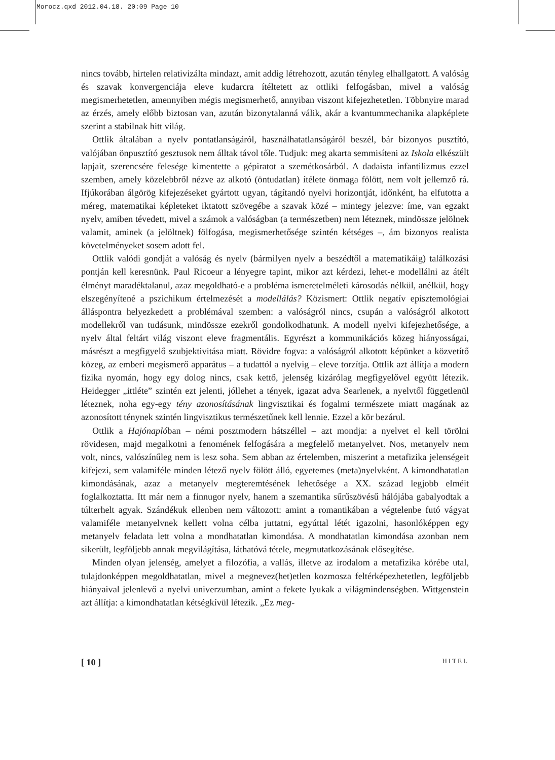Morocz.qxd 2012.04.18. 20:09 Page 10
nincs tovább, hirtelen relativizálta mindazt, amit addig létrehozott, azután tényleg elhallgatott. A valóság és szavak konvergenciája eleve kudarcra ítéltetett az ottliki felfogásban, mivel a valóság megismerhetetlen, amennyiben mégis megismerhető, annyiban viszont kifejezhetetlen. Többnyire marad az érzés, amely előbb biztosan van, azután bizonytalanná válik, akár a kvantummechanika alapképlete szerint a stabilnak hitt világ.
Ottlik általában a nyelv pontatlanságáról, használhatatlanságáról beszél, bár bizonyos pusztító, valójában önpusztító gesztusok nem álltak távol tőle. Tudjuk: meg akarta semmisíteni az Iskola elkészült lapjait, szerencsére felesége kimentette a gépiratot a szemétkosárból. A dadaista infantilizmus ezzel szemben, amely közelebbről nézve az alkotó (öntudatlan) ítélete önmaga fölött, nem volt jellemző rá. Ifjúkorában álgörög kifejezéseket gyártott ugyan, tágítandó nyelvi horizontját, időnként, ha elfutotta a méreg, matematikai képleteket iktatott szövegébe a szavak közé – mintegy jelezve: íme, van egzakt nyelv, amiben tévedett, mivel a számok a valóságban (a természetben) nem léteznek, mindössze jelölnek valamit, aminek (a jelöltnek) fölfogása, megismerhetősége szintén kétséges –, ám bizonyos realista követelményeket sosem adott fel.
Ottlik valódi gondját a valóság és nyelv (bármilyen nyelv a beszédtől a matematikáig) találkozási pontján kell keresnünk. Paul Ricoeur a lényegre tapint, mikor azt kérdezi, lehet-e modellálni az átélt élményt maradéktalanul, azaz megoldható-e a probléma ismeretelméleti károsodás nélkül, anélkül, hogy elszegényítené a pszichikum értelmezését a modellálás? Közismert: Ottlik negatív episztemológiai álláspontra helyezkedett a problémával szemben: a valóságról nincs, csupán a valóságról alkotott modellekről van tudásunk, mindössze ezekről gondolkodhatunk. A modell nyelvi kifejezhetősége, a nyelv által feltárt világ viszont eleve fragmentális. Egyrészt a kommunikációs közeg hiányosságai, másrészt a megfigyelő szubjektivitása miatt. Rövidre fogva: a valóságról alkotott képünket a közvetítő közeg, az emberi megismerő apparátus – a tudattól a nyelvig – eleve torzítja. Ottlik azt állítja a modern fizika nyomán, hogy egy dolog nincs, csak kettő, jelenség kizárólag megfigyelővel együtt létezik. Heidegger „ittléte” szintén ezt jelenti, jóllehet a tények, igazat adva Searlenek, a nyelvtől függetlenül léteznek, noha egy-egy tény azonosításának lingvisztikai és fogalmi természete miatt magának az azonosított ténynek szintén lingvisztikus természetűnek kell lennie. Ezzel a kör bezárul.
Ottlik a Hajónaplóban – némi posztmodern hátszéllel – azt mondja: a nyelvet el kell törölni rövidesen, majd megalkotni a fenomének felfogására a megfelelő metanyelvet. Nos, metanyelv nem volt, nincs, valószínűleg nem is lesz soha. Sem abban az értelemben, miszerint a metafizika jelenségeit kifejezi, sem valamiféle minden létező nyelv fölött álló, egyetemes (meta)nyelvként. A kimondhatatlan kimondásának, azaz a metanyelv megteremtésének lehetősége a XX. század legjobb elméit foglalkoztatta. Itt már nem a finnugor nyelv, hanem a szemantika sűrűszövésű hálójába gabalyodtak a túlterhelt agyak. Szándékuk ellenben nem változott: amint a romantikában a végtelenbe futó vágyat valamiféle metanyelvnek kellett volna célba juttatni, egyúttal létét igazolni, hasonlóképpen egy metanyelv feladata lett volna a mondhatatlan kimondása. A mondhatatlan kimondása azonban nem sikerült, legföljebb annak megvilágítása, láthatóvá tétele, megmutatkozásának elősegítése.
Minden olyan jelenség, amelyet a filozófia, a vallás, illetve az irodalom a metafizika körébe utal, tulajdonképpen megoldhatatlan, mivel a megnevez(het)etlen kozmosza feltérképezhetetlen, legföljebb hiányaival jelenlevő a nyelvi univerzumban, amint a fekete lyukak a világmindenségben. Wittgenstein azt állítja: a kimondhatatlan kétségkívül létezik. „Ez meg-
[ 10 ] HITEL